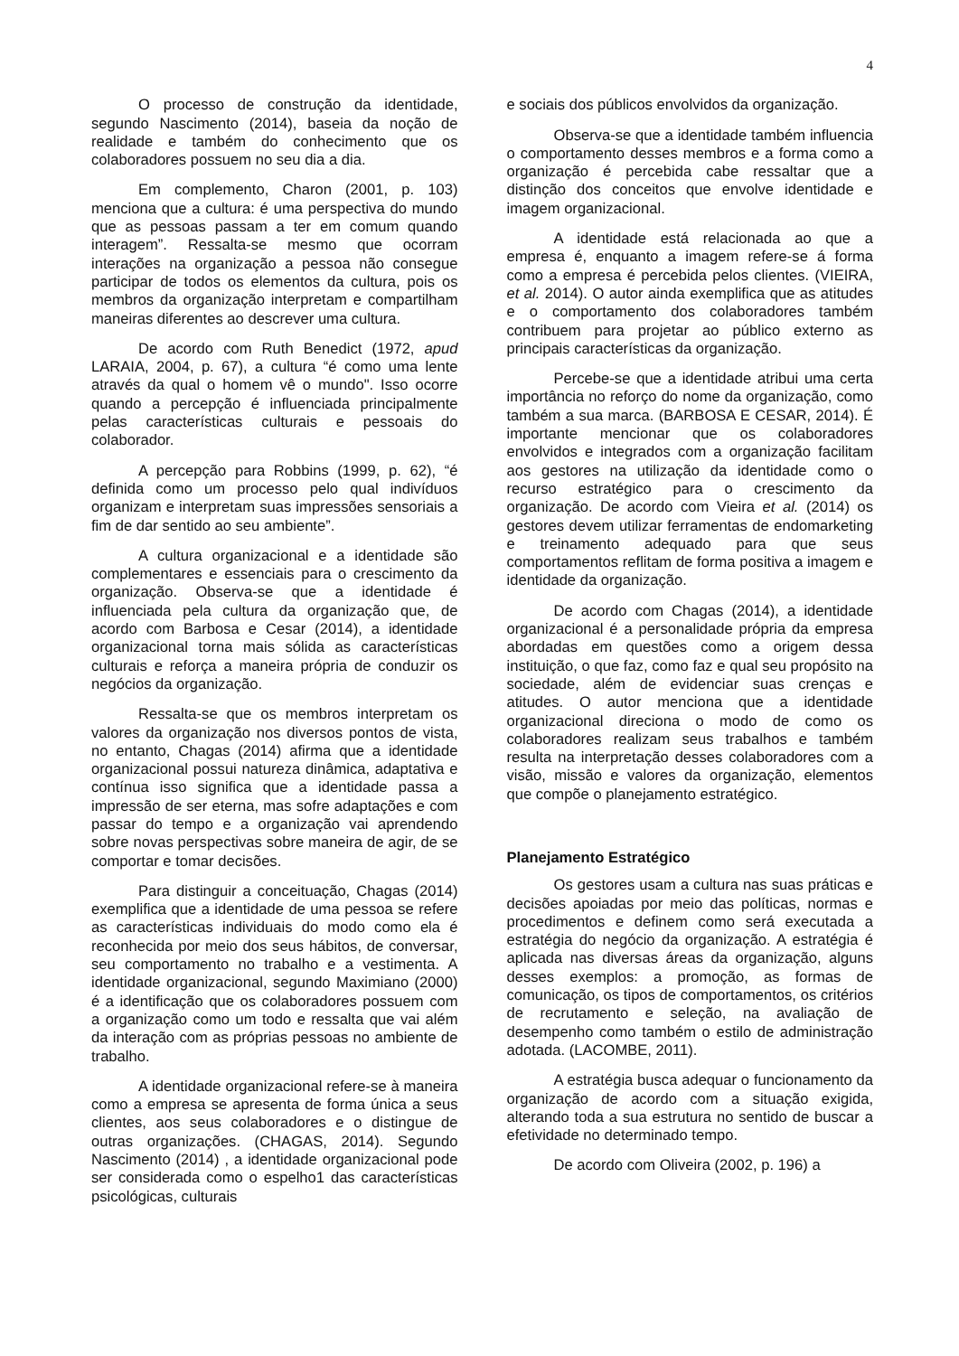4
O processo de construção da identidade, segundo Nascimento (2014), baseia da noção de realidade e também do conhecimento que os colaboradores possuem no seu dia a dia.
Em complemento, Charon (2001, p. 103) menciona que a cultura: é uma perspectiva do mundo que as pessoas passam a ter em comum quando interagem”. Ressalta-se mesmo que ocorram interações na organização a pessoa não consegue participar de todos os elementos da cultura, pois os membros da organização interpretam e compartilham maneiras diferentes ao descrever uma cultura.
De acordo com Ruth Benedict (1972, apud LARAIA, 2004, p. 67), a cultura “é como uma lente através da qual o homem vê o mundo". Isso ocorre quando a percepção é influenciada principalmente pelas características culturais e pessoais do colaborador.
A percepção para Robbins (1999, p. 62), “é definida como um processo pelo qual indivíduos organizam e interpretam suas impressões sensoriais a fim de dar sentido ao seu ambiente”.
A cultura organizacional e a identidade são complementares e essenciais para o crescimento da organização. Observa-se que a identidade é influenciada pela cultura da organização que, de acordo com Barbosa e Cesar (2014), a identidade organizacional torna mais sólida as características culturais e reforça a maneira própria de conduzir os negócios da organização.
Ressalta-se que os membros interpretam os valores da organização nos diversos pontos de vista, no entanto, Chagas (2014) afirma que a identidade organizacional possui natureza dinâmica, adaptativa e contínua isso significa que a identidade passa a impressão de ser eterna, mas sofre adaptações e com passar do tempo e a organização vai aprendendo sobre novas perspectivas sobre maneira de agir, de se comportar e tomar decisões.
Para distinguir a conceituação, Chagas (2014) exemplifica que a identidade de uma pessoa se refere as características individuais do modo como ela é reconhecida por meio dos seus hábitos, de conversar, seu comportamento no trabalho e a vestimenta. A identidade organizacional, segundo Maximiano (2000) é a identificação que os colaboradores possuem com a organização como um todo e ressalta que vai além da interação com as próprias pessoas no ambiente de trabalho.
A identidade organizacional refere-se à maneira como a empresa se apresenta de forma única a seus clientes, aos seus colaboradores e o distingue de outras organizações. (CHAGAS, 2014). Segundo Nascimento (2014) , a identidade organizacional pode ser considerada como o espelho1 das características psicológicas, culturais
e sociais dos públicos envolvidos da organização.
Observa-se que a identidade também influencia o comportamento desses membros e a forma como a organização é percebida cabe ressaltar que a distinção dos conceitos que envolve identidade e imagem organizacional.
A identidade está relacionada ao que a empresa é, enquanto a imagem refere-se á forma como a empresa é percebida pelos clientes. (VIEIRA, et al. 2014). O autor ainda exemplifica que as atitudes e o comportamento dos colaboradores também contribuem para projetar ao público externo as principais características da organização.
Percebe-se que a identidade atribui uma certa importância no reforço do nome da organização, como também a sua marca. (BARBOSA E CESAR, 2014). É importante mencionar que os colaboradores envolvidos e integrados com a organização facilitam aos gestores na utilização da identidade como o recurso estratégico para o crescimento da organização. De acordo com Vieira et al. (2014) os gestores devem utilizar ferramentas de endomarketing e treinamento adequado para que seus comportamentos reflitam de forma positiva a imagem e identidade da organização.
De acordo com Chagas (2014), a identidade organizacional é a personalidade própria da empresa abordadas em questões como a origem dessa instituição, o que faz, como faz e qual seu propósito na sociedade, além de evidenciar suas crenças e atitudes. O autor menciona que a identidade organizacional direciona o modo de como os colaboradores realizam seus trabalhos e também resulta na interpretação desses colaboradores com a visão, missão e valores da organização, elementos que compõe o planejamento estratégico.
Planejamento Estratégico
Os gestores usam a cultura nas suas práticas e decisões apoiadas por meio das políticas, normas e procedimentos e definem como será executada a estratégia do negócio da organização. A estratégia é aplicada nas diversas áreas da organização, alguns desses exemplos: a promoção, as formas de comunicação, os tipos de comportamentos, os critérios de recrutamento e seleção, na avaliação de desempenho como também o estilo de administração adotada. (LACOMBE, 2011).
A estratégia busca adequar o funcionamento da organização de acordo com a situação exigida, alterando toda a sua estrutura no sentido de buscar a efetividade no determinado tempo.
De acordo com Oliveira (2002, p. 196) a